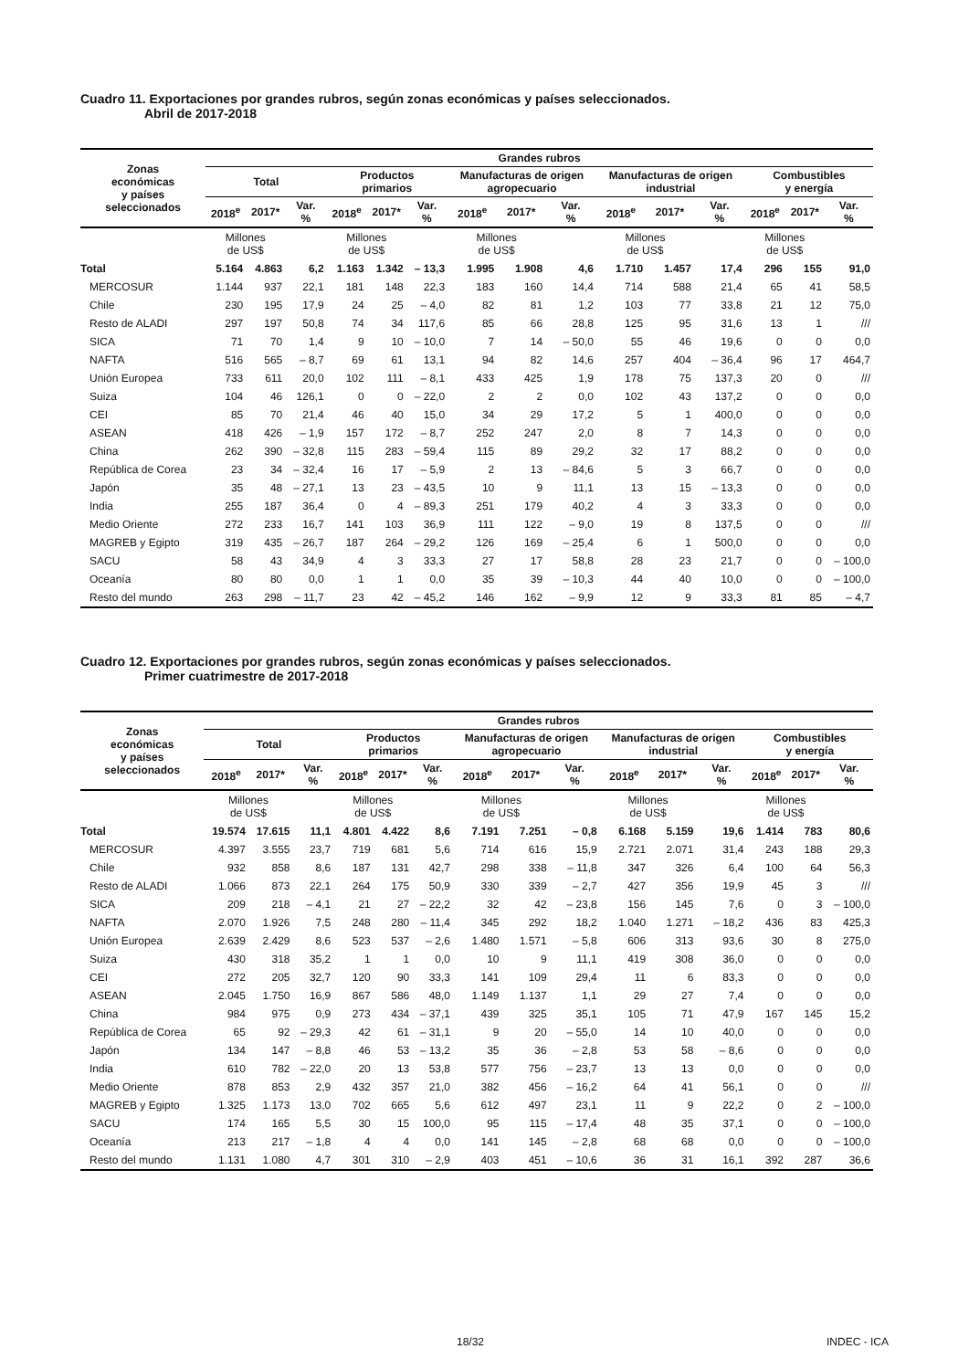Cuadro 11. Exportaciones por grandes rubros, según zonas económicas y países seleccionados.
Abril de 2017-2018
| Zonas económicas y países seleccionados | Grandes rubros | | | | | | | | | | | | | | |
| --- | --- | --- | --- | --- | --- | --- | --- | --- | --- | --- | --- | --- | --- | --- | --- |
| | Total | | | Productos primarios | | | Manufacturas de origen agropecuario | | | Manufacturas de origen industrial | | | Combustibles y energía | | |
| | 2018<sup>e</sup> | 2017* | Var. % | 2018<sup>e</sup> | 2017* | Var. % | 2018<sup>e</sup> | 2017* | Var. % | 2018<sup>e</sup> | 2017* | Var. % | 2018<sup>e</sup> | 2017* | Var. % |
| | Millones de US$ | | | Millones de US$ | | | Millones de US$ | | | Millones de US$ | | | Millones de US$ | | |
| Total | 5.164 | 4.863 | 6,2 | 1.163 | 1.342 | – 13,3 | 1.995 | 1.908 | 4,6 | 1.710 | 1.457 | 17,4 | 296 | 155 | 91,0 |
| MERCOSUR | 1.144 | 937 | 22,1 | 181 | 148 | 22,3 | 183 | 160 | 14,4 | 714 | 588 | 21,4 | 65 | 41 | 58,5 |
| Chile | 230 | 195 | 17,9 | 24 | 25 | – 4,0 | 82 | 81 | 1,2 | 103 | 77 | 33,8 | 21 | 12 | 75,0 |
| Resto de ALADI | 297 | 197 | 50,8 | 74 | 34 | 117,6 | 85 | 66 | 28,8 | 125 | 95 | 31,6 | 13 | 1 | /// |
| SICA | 71 | 70 | 1,4 | 9 | 10 | – 10,0 | 7 | 14 | – 50,0 | 55 | 46 | 19,6 | 0 | 0 | 0,0 |
| NAFTA | 516 | 565 | – 8,7 | 69 | 61 | 13,1 | 94 | 82 | 14,6 | 257 | 404 | – 36,4 | 96 | 17 | 464,7 |
| Unión Europea | 733 | 611 | 20,0 | 102 | 111 | – 8,1 | 433 | 425 | 1,9 | 178 | 75 | 137,3 | 20 | 0 | /// |
| Suiza | 104 | 46 | 126,1 | 0 | 0 | – 22,0 | 2 | 2 | 0,0 | 102 | 43 | 137,2 | 0 | 0 | 0,0 |
| CEI | 85 | 70 | 21,4 | 46 | 40 | 15,0 | 34 | 29 | 17,2 | 5 | 1 | 400,0 | 0 | 0 | 0,0 |
| ASEAN | 418 | 426 | – 1,9 | 157 | 172 | – 8,7 | 252 | 247 | 2,0 | 8 | 7 | 14,3 | 0 | 0 | 0,0 |
| China | 262 | 390 | – 32,8 | 115 | 283 | – 59,4 | 115 | 89 | 29,2 | 32 | 17 | 88,2 | 0 | 0 | 0,0 |
| República de Corea | 23 | 34 | – 32,4 | 16 | 17 | – 5,9 | 2 | 13 | – 84,6 | 5 | 3 | 66,7 | 0 | 0 | 0,0 |
| Japón | 35 | 48 | – 27,1 | 13 | 23 | – 43,5 | 10 | 9 | 11,1 | 13 | 15 | – 13,3 | 0 | 0 | 0,0 |
| India | 255 | 187 | 36,4 | 0 | 4 | – 89,3 | 251 | 179 | 40,2 | 4 | 3 | 33,3 | 0 | 0 | 0,0 |
| Medio Oriente | 272 | 233 | 16,7 | 141 | 103 | 36,9 | 111 | 122 | – 9,0 | 19 | 8 | 137,5 | 0 | 0 | /// |
| MAGREB y Egipto | 319 | 435 | – 26,7 | 187 | 264 | – 29,2 | 126 | 169 | – 25,4 | 6 | 1 | 500,0 | 0 | 0 | 0,0 |
| SACU | 58 | 43 | 34,9 | 4 | 3 | 33,3 | 27 | 17 | 58,8 | 28 | 23 | 21,7 | 0 | 0 | – 100,0 |
| Oceanía | 80 | 80 | 0,0 | 1 | 1 | 0,0 | 35 | 39 | – 10,3 | 44 | 40 | 10,0 | 0 | 0 | – 100,0 |
| Resto del mundo | 263 | 298 | – 11,7 | 23 | 42 | – 45,2 | 146 | 162 | – 9,9 | 12 | 9 | 33,3 | 81 | 85 | – 4,7 |
Cuadro 12. Exportaciones por grandes rubros, según zonas económicas y países seleccionados.
Primer cuatrimestre de 2017-2018
| Zonas económicas y países seleccionados | Grandes rubros | | | | | | | | | | | | | | |
| --- | --- | --- | --- | --- | --- | --- | --- | --- | --- | --- | --- | --- | --- | --- | --- |
| | Total | | | Productos primarios | | | Manufacturas de origen agropecuario | | | Manufacturas de origen industrial | | | Combustibles y energía | | |
| | 2018<sup>e</sup> | 2017* | Var. % | 2018<sup>e</sup> | 2017* | Var. % | 2018<sup>e</sup> | 2017* | Var. % | 2018<sup>e</sup> | 2017* | Var. % | 2018<sup>e</sup> | 2017* | Var. % |
| | Millones de US$ | | | Millones de US$ | | | Millones de US$ | | | Millones de US$ | | | Millones de US$ | | |
| Total | 19.574 | 17.615 | 11,1 | 4.801 | 4.422 | 8,6 | 7.191 | 7.251 | – 0,8 | 6.168 | 5.159 | 19,6 | 1.414 | 783 | 80,6 |
| MERCOSUR | 4.397 | 3.555 | 23,7 | 719 | 681 | 5,6 | 714 | 616 | 15,9 | 2.721 | 2.071 | 31,4 | 243 | 188 | 29,3 |
| Chile | 932 | 858 | 8,6 | 187 | 131 | 42,7 | 298 | 338 | – 11,8 | 347 | 326 | 6,4 | 100 | 64 | 56,3 |
| Resto de ALADI | 1.066 | 873 | 22,1 | 264 | 175 | 50,9 | 330 | 339 | – 2,7 | 427 | 356 | 19,9 | 45 | 3 | /// |
| SICA | 209 | 218 | – 4,1 | 21 | 27 | – 22,2 | 32 | 42 | – 23,8 | 156 | 145 | 7,6 | 0 | 3 | – 100,0 |
| NAFTA | 2.070 | 1.926 | 7,5 | 248 | 280 | – 11,4 | 345 | 292 | 18,2 | 1.040 | 1.271 | – 18,2 | 436 | 83 | 425,3 |
| Unión Europea | 2.639 | 2.429 | 8,6 | 523 | 537 | – 2,6 | 1.480 | 1.571 | – 5,8 | 606 | 313 | 93,6 | 30 | 8 | 275,0 |
| Suiza | 430 | 318 | 35,2 | 1 | 1 | 0,0 | 10 | 9 | 11,1 | 419 | 308 | 36,0 | 0 | 0 | 0,0 |
| CEI | 272 | 205 | 32,7 | 120 | 90 | 33,3 | 141 | 109 | 29,4 | 11 | 6 | 83,3 | 0 | 0 | 0,0 |
| ASEAN | 2.045 | 1.750 | 16,9 | 867 | 586 | 48,0 | 1.149 | 1.137 | 1,1 | 29 | 27 | 7,4 | 0 | 0 | 0,0 |
| China | 984 | 975 | 0,9 | 273 | 434 | – 37,1 | 439 | 325 | 35,1 | 105 | 71 | 47,9 | 167 | 145 | 15,2 |
| República de Corea | 65 | 92 | – 29,3 | 42 | 61 | – 31,1 | 9 | 20 | – 55,0 | 14 | 10 | 40,0 | 0 | 0 | 0,0 |
| Japón | 134 | 147 | – 8,8 | 46 | 53 | – 13,2 | 35 | 36 | – 2,8 | 53 | 58 | – 8,6 | 0 | 0 | 0,0 |
| India | 610 | 782 | – 22,0 | 20 | 13 | 53,8 | 577 | 756 | – 23,7 | 13 | 13 | 0,0 | 0 | 0 | 0,0 |
| Medio Oriente | 878 | 853 | 2,9 | 432 | 357 | 21,0 | 382 | 456 | – 16,2 | 64 | 41 | 56,1 | 0 | 0 | /// |
| MAGREB y Egipto | 1.325 | 1.173 | 13,0 | 702 | 665 | 5,6 | 612 | 497 | 23,1 | 11 | 9 | 22,2 | 0 | 2 | – 100,0 |
| SACU | 174 | 165 | 5,5 | 30 | 15 | 100,0 | 95 | 115 | – 17,4 | 48 | 35 | 37,1 | 0 | 0 | – 100,0 |
| Oceanía | 213 | 217 | – 1,8 | 4 | 4 | 0,0 | 141 | 145 | – 2,8 | 68 | 68 | 0,0 | 0 | 0 | – 100,0 |
| Resto del mundo | 1.131 | 1.080 | 4,7 | 301 | 310 | – 2,9 | 403 | 451 | – 10,6 | 36 | 31 | 16,1 | 392 | 287 | 36,6 |
18/32 INDEC - ICA